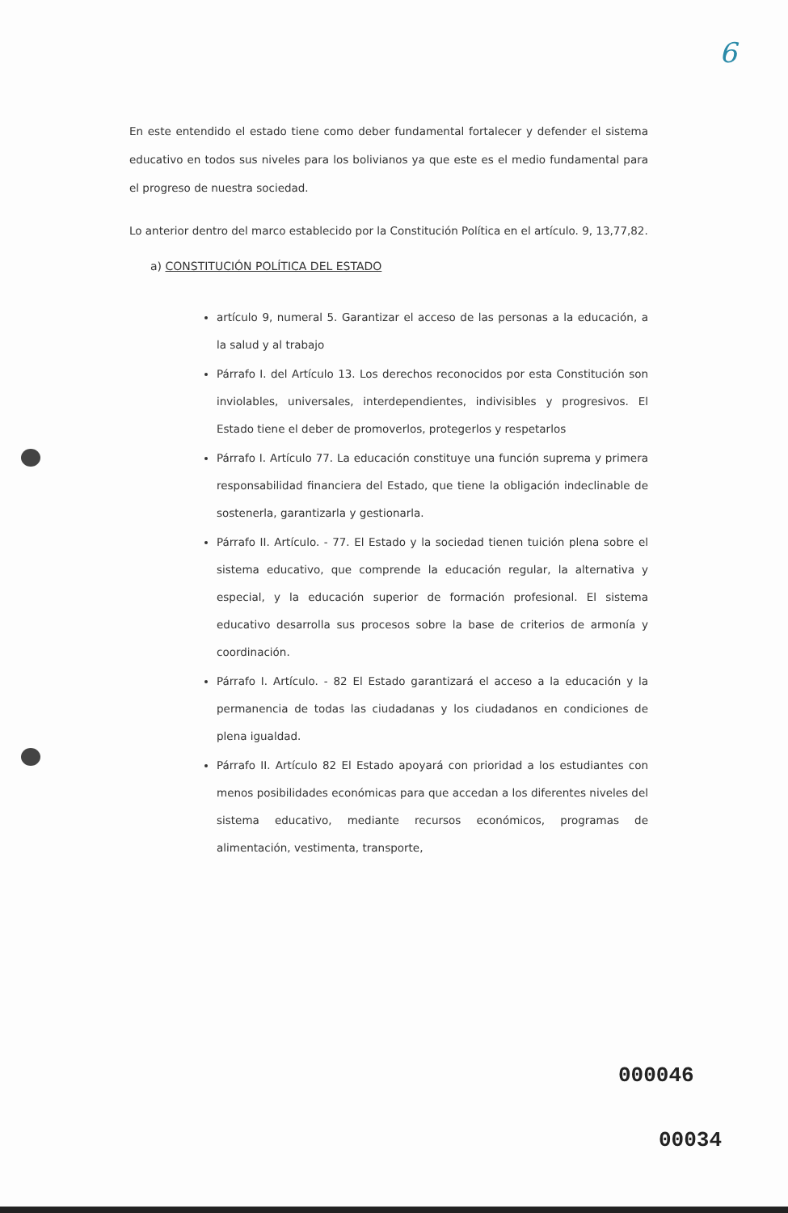6
En este entendido el estado tiene como deber fundamental fortalecer y defender el sistema educativo en todos sus niveles para los bolivianos ya que este es el medio fundamental para el progreso de nuestra sociedad.
Lo anterior dentro del marco establecido por la Constitución Política en el artículo. 9, 13,77,82.
a) CONSTITUCIÓN POLÍTICA DEL ESTADO
artículo 9, numeral 5. Garantizar el acceso de las personas a la educación, a la salud y al trabajo
Párrafo I. del Artículo 13. Los derechos reconocidos por esta Constitución son inviolables, universales, interdependientes, indivisibles y progresivos. El Estado tiene el deber de promoverlos, protegerlos y respetarlos
Párrafo I. Artículo 77. La educación constituye una función suprema y primera responsabilidad financiera del Estado, que tiene la obligación indeclinable de sostenerla, garantizarla y gestionarla.
Párrafo II. Artículo. - 77. El Estado y la sociedad tienen tuición plena sobre el sistema educativo, que comprende la educación regular, la alternativa y especial, y la educación superior de formación profesional. El sistema educativo desarrolla sus procesos sobre la base de criterios de armonía y coordinación.
Párrafo I. Artículo. - 82 El Estado garantizará el acceso a la educación y la permanencia de todas las ciudadanas y los ciudadanos en condiciones de plena igualdad.
Párrafo II. Artículo 82 El Estado apoyará con prioridad a los estudiantes con menos posibilidades económicas para que accedan a los diferentes niveles del sistema educativo, mediante recursos económicos, programas de alimentación, vestimenta, transporte,
000046
00034